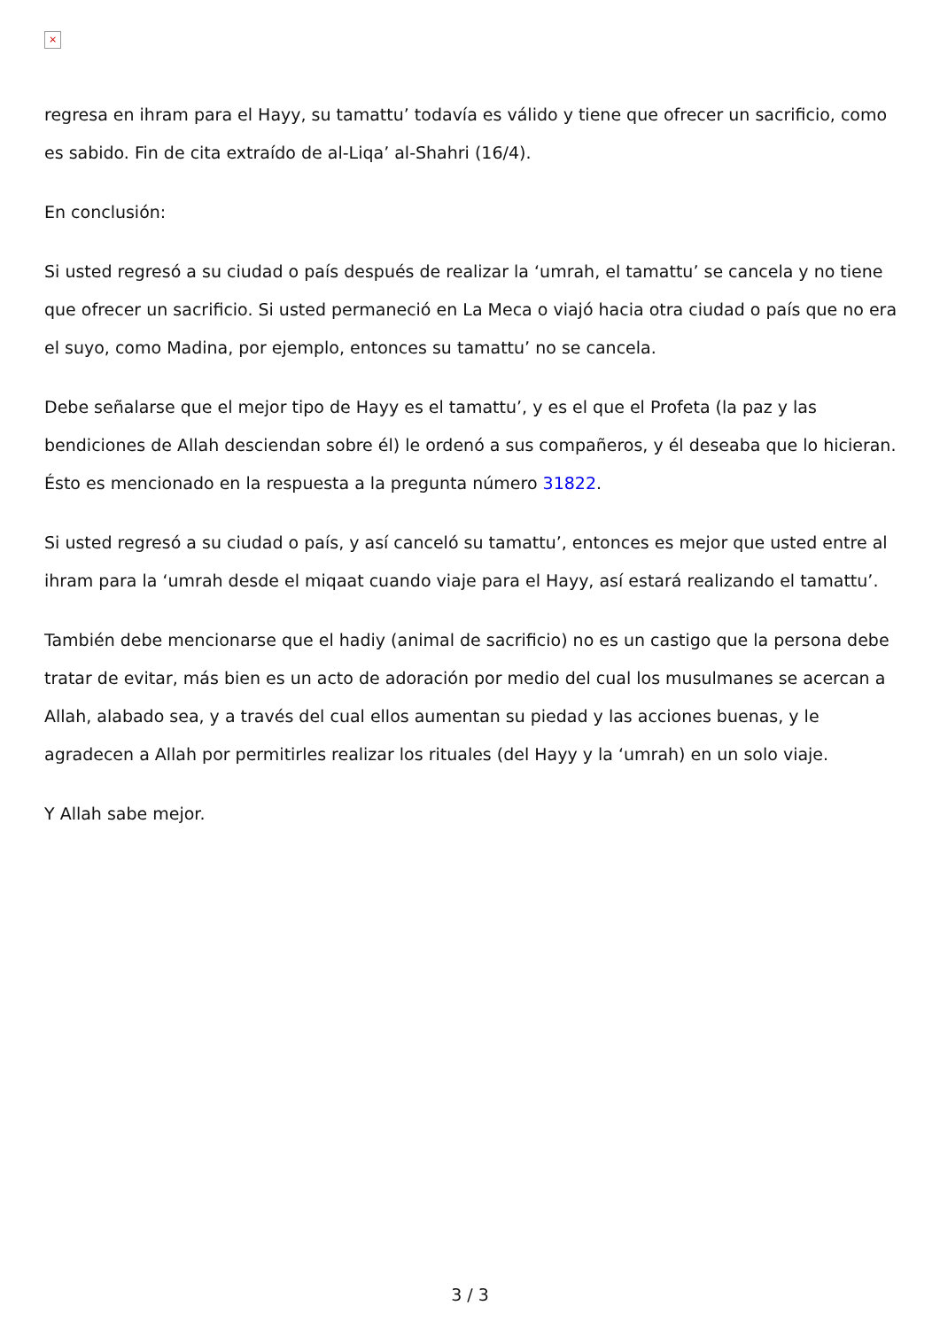×
regresa en ihram para el Hayy, su tamattu’ todavía es válido y tiene que ofrecer un sacrificio, como es sabido. Fin de cita extraído de al-Liqa’ al-Shahri (16/4).
En conclusión:
Si usted regresó a su ciudad o país después de realizar la ‘umrah, el tamattu’ se cancela y no tiene que ofrecer un sacrificio. Si usted permaneció en La Meca o viajó hacia otra ciudad o país que no era el suyo, como Madina, por ejemplo, entonces su tamattu’ no se cancela.
Debe señalarse que el mejor tipo de Hayy es el tamattu’, y es el que el Profeta (la paz y las bendiciones de Allah desciendan sobre él) le ordenó a sus compañeros, y él deseaba que lo hicieran. Ésto es mencionado en la respuesta a la pregunta número 31822.
Si usted regresó a su ciudad o país, y así canceló su tamattu’, entonces es mejor que usted entre al ihram para la ‘umrah desde el miqaat cuando viaje para el Hayy, así estará realizando el tamattu’.
También debe mencionarse que el hadiy (animal de sacrificio) no es un castigo que la persona debe tratar de evitar, más bien es un acto de adoración por medio del cual los musulmanes se acercan a Allah, alabado sea, y a través del cual ellos aumentan su piedad y las acciones buenas, y le agradecen a Allah por permitirles realizar los rituales (del Hayy y la ‘umrah) en un solo viaje.
Y Allah sabe mejor.
3 / 3